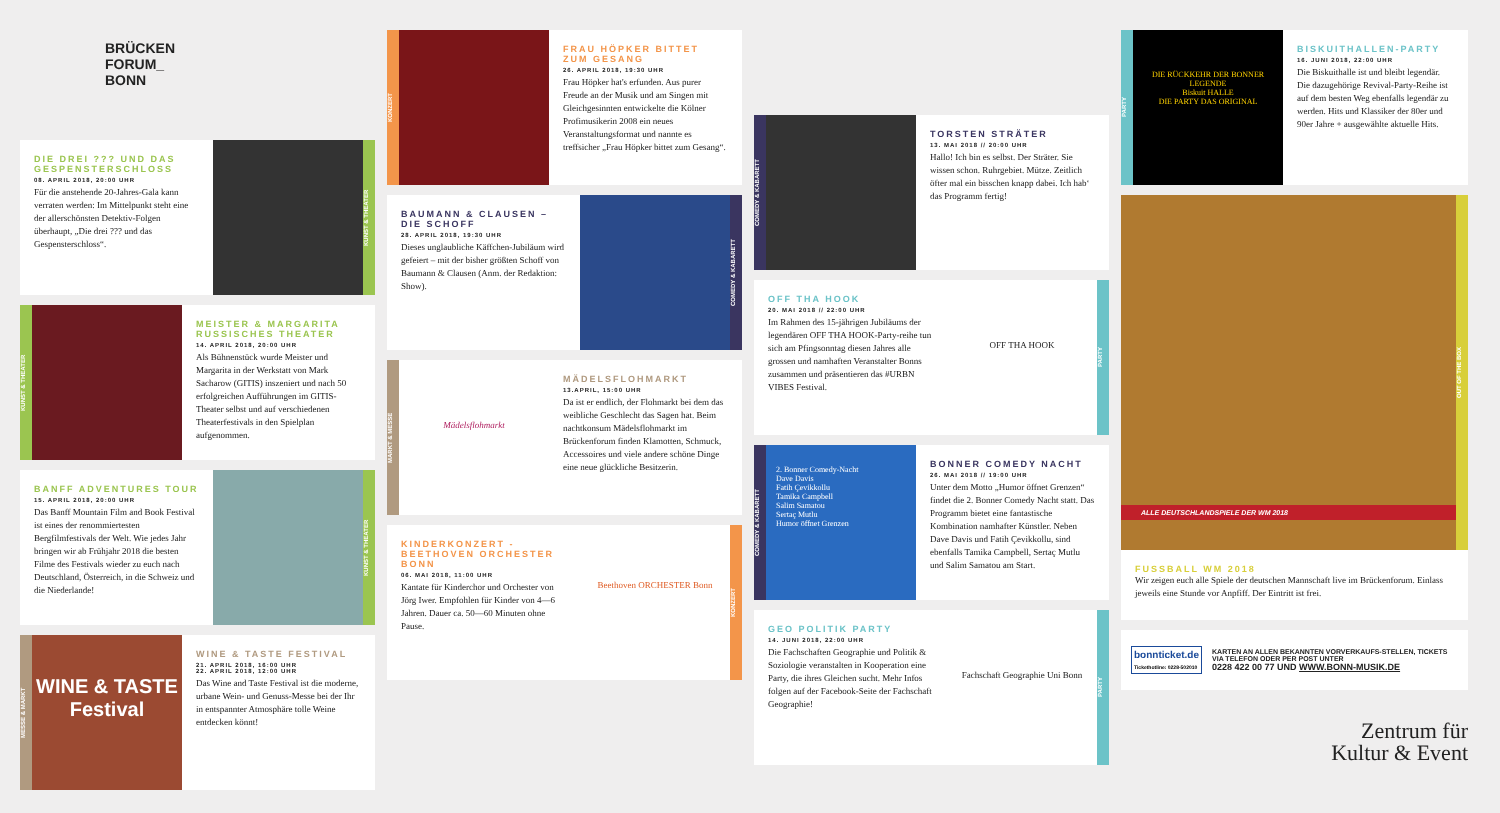BRÜCKEN
FORUM_
BONN
DIE DREI ??? UND DAS GESPENSTERSCHLOSS
08. APRIL 2018, 20:00 UHR
Für die anstehende 20-Jahres-Gala kann verraten werden: Im Mittelpunkt steht eine der allerschönsten Detektiv-Folgen überhaupt, „Die drei ??? und das Gespensterschloss“.
KUNST & THEATER
KUNST & THEATER
MEISTER & MARGARITA RUSSISCHES THEATER
14. APRIL 2018, 20:00 UHR
Als Bühnenstück wurde Meister und Margarita in der Werkstatt von Mark Sacharow (GITIS) inszeniert und nach 50 erfolgreichen Aufführungen im GITIS-Theater selbst und auf verschiedenen Theaterfestivals in den Spielplan aufgenommen.
BANFF ADVENTURES TOUR
15. APRIL 2018, 20:00 UHR
Das Banff Mountain Film and Book Festival ist eines der renommiertesten Bergfilmfestivals der Welt. Wie jedes Jahr bringen wir ab Frühjahr 2018 die besten Filme des Festivals wieder zu euch nach Deutschland, Österreich, in die Schweiz und die Niederlande!
KUNST & THEATER
MESSE & MARKT
WINE & TASTE Festival
WINE & TASTE FESTIVAL
21. APRIL 2018, 16:00 UHR
22. APRIL 2018, 12:00 UHR
Das Wine and Taste Festival ist die moderne, urbane Wein- und Genuss-Messe bei der Ihr in entspannter Atmosphäre tolle Weine entdecken könnt!
KONZERT
FRAU HÖPKER BITTET ZUM GESANG
26. APRIL 2018, 19:30 UHR
Frau Höpker hat's erfunden. Aus purer Freude an der Musik und am Singen mit Gleichgesinnten entwickelte die Kölner Profimusikerin 2008 ein neues Veranstaltungsformat und nannte es treffsicher „Frau Höpker bittet zum Gesang“.
BAUMANN & CLAUSEN –DIE SCHOFF
28. APRIL 2018, 19:30 UHR
Dieses unglaubliche Käffchen-Jubiläum wird gefeiert – mit der bisher größten Schoff von Baumann & Clausen (Anm. der Redaktion: Show).
COMEDY & KABARETT
MARKT & MESSE
Mädelsflohmarkt
MÄDELSFLOHMARKT
13.APRIL, 15:00 UHR
Da ist er endlich, der Flohmarkt bei dem das weibliche Geschlecht das Sagen hat. Beim nachtkonsum Mädelsflohmarkt im Brückenforum finden Klamotten, Schmuck, Accessoires und viele andere schöne Dinge eine neue glückliche Besitzerin.
KINDERKONZERT - BEETHOVEN ORCHESTER BONN
06. MAI 2018, 11:00 UHR
Kantate für Kinderchor und Orchester von Jörg Iwer. Empfohlen für Kinder von 4—6 Jahren. Dauer ca. 50—60 Minuten ohne Pause.
Beethoven ORCHESTER Bonn
KONZERT
COMEDY & KABARETT
TORSTEN STRÄTER
13. MAI 2018 // 20:00 UHR
Hallo! Ich bin es selbst. Der Sträter. Sie wissen schon. Ruhrgebiet. Mütze. Zeitlich öfter mal ein bisschen knapp dabei. Ich hab‘ das Programm fertig!
OFF THA HOOK
20. MAI 2018 // 22:00 UHR
Im Rahmen des 15-jährigen Jubiläums der legendären OFF THA HOOK-Party-reihe tun sich am Pfingsonntag diesen Jahres alle grossen und namhaften Veranstalter Bonns zusammen und präsentieren das #URBN VIBES Festival.
OFF THA HOOK
PARTY
COMEDY & KABARETT
2. Bonner Comedy-Nacht
Dave Davis
Fatih Çevikkollu
Tamika Campbell
Salim Samatou
Sertaç Mutlu
Humor öffnet Grenzen
BONNER COMEDY NACHT
26. MAI 2018 // 19:00 UHR
Unter dem Motto „Humor öffnet Grenzen“ findet die 2. Bonner Comedy Nacht statt. Das Programm bietet eine fantastische Kombination namhafter Künstler. Neben Dave Davis und Fatih Çevikkollu, sind ebenfalls Tamika Campbell, Sertaç Mutlu und Salim Samatou am Start.
GEO POLITIK PARTY
14. JUNI 2018, 22:00 UHR
Die Fachschaften Geographie und Politik & Soziologie veranstalten in Kooperation eine Party, die ihres Gleichen sucht. Mehr Infos folgen auf der Facebook-Seite der Fachschaft Geographie!
Fachschaft Geographie Uni Bonn
PARTY
PARTY
DIE RÜCKKEHR DER BONNER LEGENDE
Biskuit HALLE
DIE PARTY DAS ORIGINAL
BISKUITHALLEN-PARTY
16. JUNI 2018, 22:00 UHR
Die Biskuithalle ist und bleibt legendär. Die dazugehörige Revival-Party-Reihe ist auf dem besten Weg ebenfalls legendär zu werden. Hits und Klassiker der 80er und 90er Jahre + ausgewählte aktuelle Hits.
ALLE DEUTSCHLANDSPIELE DER WM 2018
OUT OF THE BOX
FUSSBALL WM 2018
Wir zeigen euch alle Spiele der deutschen Mannschaft live im Brückenforum. Einlass jeweils eine Stunde vor Anpfiff. Der Eintritt ist frei.
bonnticket.de
Tickethotline: 0228-502010
KARTEN AN ALLEN BEKANNTEN VORVERKAUFS-STELLEN, TICKETS VIA TELEFON ODER PER POST UNTER
0228 422 00 77 UND WWW.BONN-MUSIK.DE
Zentrum für
Kultur & Event